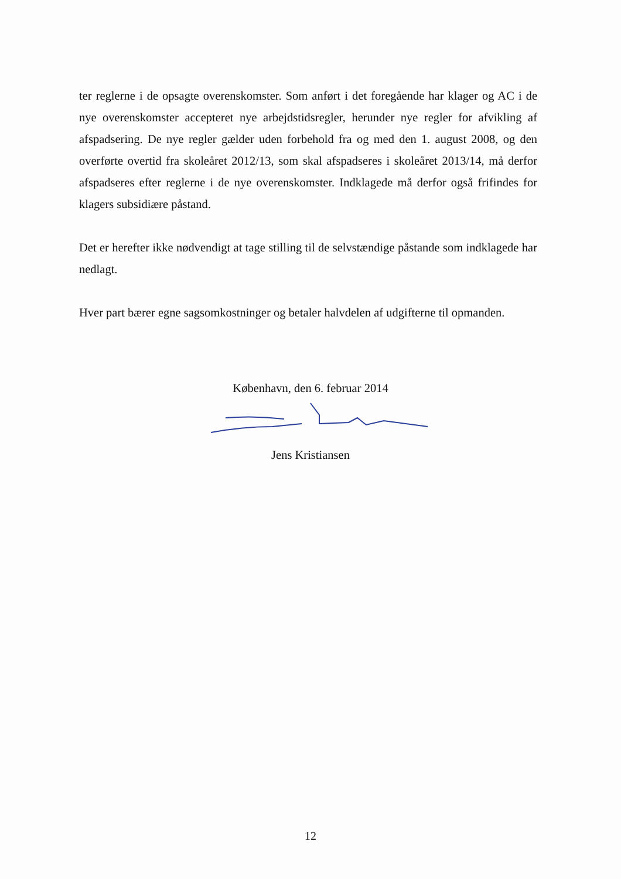ter reglerne i de opsagte overenskomster. Som anført i det foregående har klager og AC i de nye overenskomster accepteret nye arbejdstidsregler, herunder nye regler for afvikling af afspadsering. De nye regler gælder uden forbehold fra og med den 1. august 2008, og den overførte overtid fra skoleåret 2012/13, som skal afspadseres i skoleåret 2013/14, må derfor afspadseres efter reglerne i de nye overenskomster. Indklagede må derfor også frifindes for klagers subsidiære påstand.
Det er herefter ikke nødvendigt at tage stilling til de selvstændige påstande som indklagede har nedlagt.
Hver part bærer egne sagsomkostninger og betaler halvdelen af udgifterne til opmanden.
København, den 6. februar 2014
Jens Kristiansen
12